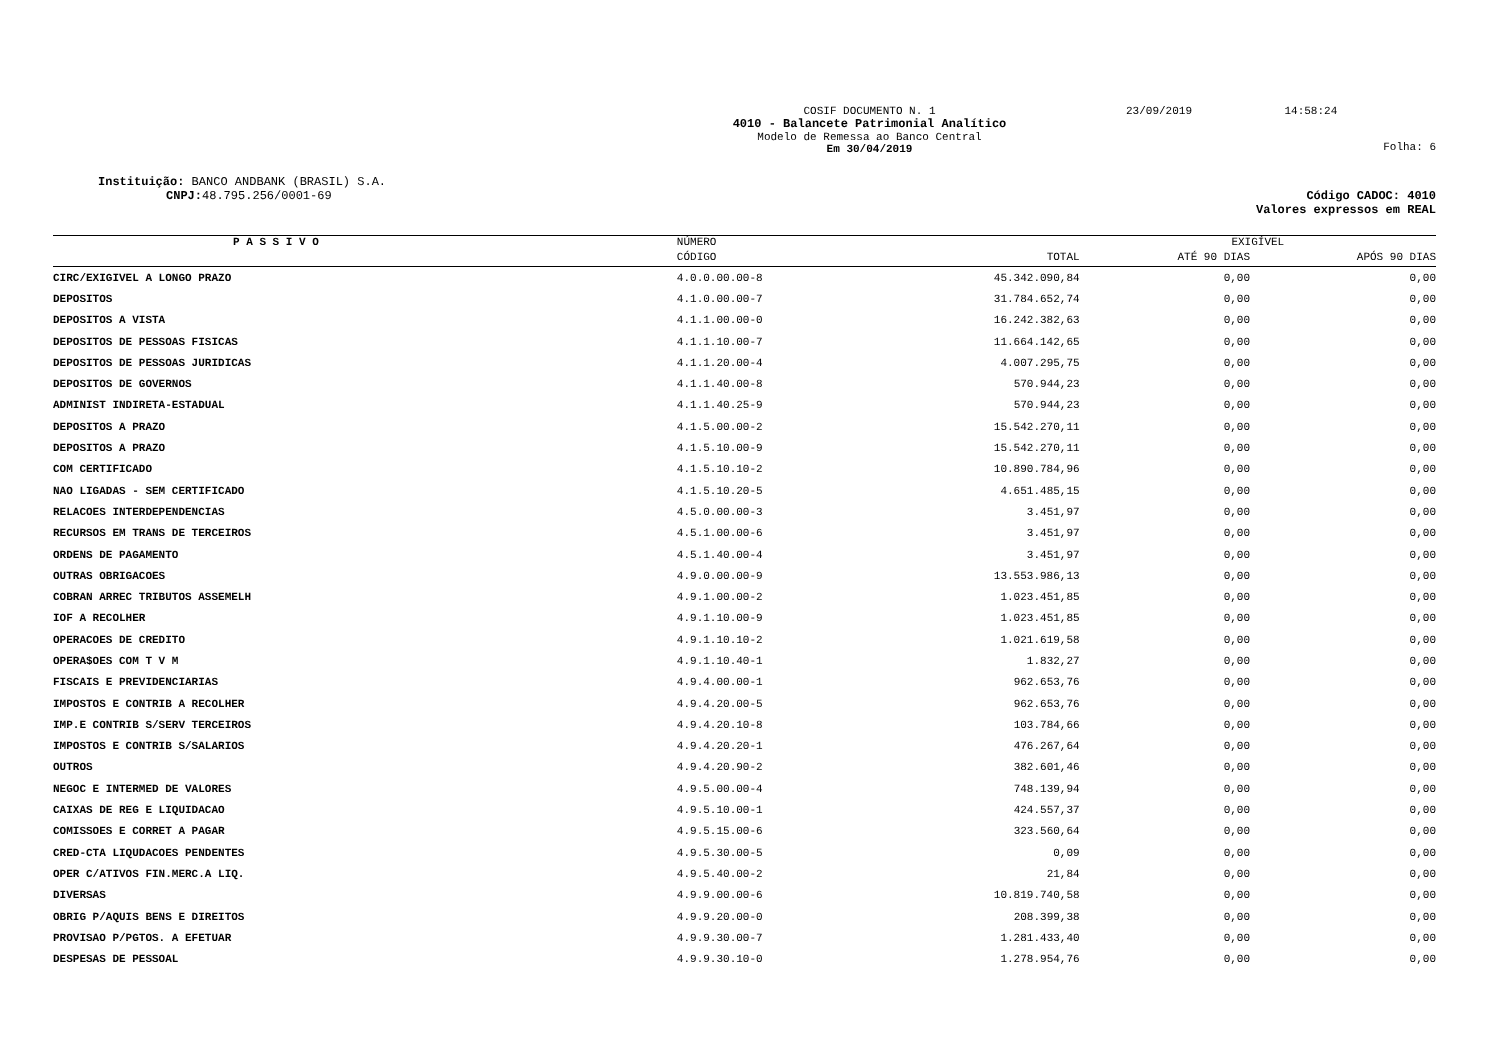COSIF DOCUMENTO N. 1
4010 - Balancete Patrimonial Analítico
Modelo de Remessa ao Banco Central
Em 30/04/2019
23/09/2019 14:58:24
Folha: 6
Instituição: BANCO ANDBANK (BRASIL) S.A.
CNPJ: 48.795.256/0001-69 Código CADOC: 4010
Valores expressos em REAL
| P A S S I V O | NÚMERO | | EXIGÍVEL | |
| --- | --- | --- | --- | --- |
| | CÓDIGO | TOTAL | ATÉ 90 DIAS | APÓS 90 DIAS |
| CIRC/EXIGIVEL A LONGO PRAZO | 4.0.0.00.00-8 | 45.342.090,84 | 0,00 | 0,00 |
| DEPOSITOS | 4.1.0.00.00-7 | 31.784.652,74 | 0,00 | 0,00 |
| DEPOSITOS A VISTA | 4.1.1.00.00-0 | 16.242.382,63 | 0,00 | 0,00 |
| DEPOSITOS DE PESSOAS FISICAS | 4.1.1.10.00-7 | 11.664.142,65 | 0,00 | 0,00 |
| DEPOSITOS DE PESSOAS JURIDICAS | 4.1.1.20.00-4 | 4.007.295,75 | 0,00 | 0,00 |
| DEPOSITOS DE GOVERNOS | 4.1.1.40.00-8 | 570.944,23 | 0,00 | 0,00 |
| ADMINIST INDIRETA-ESTADUAL | 4.1.1.40.25-9 | 570.944,23 | 0,00 | 0,00 |
| DEPOSITOS A PRAZO | 4.1.5.00.00-2 | 15.542.270,11 | 0,00 | 0,00 |
| DEPOSITOS A PRAZO | 4.1.5.10.00-9 | 15.542.270,11 | 0,00 | 0,00 |
| COM CERTIFICADO | 4.1.5.10.10-2 | 10.890.784,96 | 0,00 | 0,00 |
| NAO LIGADAS - SEM CERTIFICADO | 4.1.5.10.20-5 | 4.651.485,15 | 0,00 | 0,00 |
| RELACOES INTERDEPENDENCIAS | 4.5.0.00.00-3 | 3.451,97 | 0,00 | 0,00 |
| RECURSOS EM TRANS DE TERCEIROS | 4.5.1.00.00-6 | 3.451,97 | 0,00 | 0,00 |
| ORDENS DE PAGAMENTO | 4.5.1.40.00-4 | 3.451,97 | 0,00 | 0,00 |
| OUTRAS OBRIGACOES | 4.9.0.00.00-9 | 13.553.986,13 | 0,00 | 0,00 |
| COBRAN ARREC TRIBUTOS ASSEMELH | 4.9.1.00.00-2 | 1.023.451,85 | 0,00 | 0,00 |
| IOF A RECOLHER | 4.9.1.10.00-9 | 1.023.451,85 | 0,00 | 0,00 |
| OPERACOES DE CREDITO | 4.9.1.10.10-2 | 1.021.619,58 | 0,00 | 0,00 |
| OPERA$OES COM T V M | 4.9.1.10.40-1 | 1.832,27 | 0,00 | 0,00 |
| FISCAIS E PREVIDENCIARIAS | 4.9.4.00.00-1 | 962.653,76 | 0,00 | 0,00 |
| IMPOSTOS E CONTRIB A RECOLHER | 4.9.4.20.00-5 | 962.653,76 | 0,00 | 0,00 |
| IMP.E CONTRIB S/SERV TERCEIROS | 4.9.4.20.10-8 | 103.784,66 | 0,00 | 0,00 |
| IMPOSTOS E CONTRIB S/SALARIOS | 4.9.4.20.20-1 | 476.267,64 | 0,00 | 0,00 |
| OUTROS | 4.9.4.20.90-2 | 382.601,46 | 0,00 | 0,00 |
| NEGOC E INTERMED DE VALORES | 4.9.5.00.00-4 | 748.139,94 | 0,00 | 0,00 |
| CAIXAS DE REG E LIQUIDACAO | 4.9.5.10.00-1 | 424.557,37 | 0,00 | 0,00 |
| COMISSOES E CORRET A PAGAR | 4.9.5.15.00-6 | 323.560,64 | 0,00 | 0,00 |
| CRED-CTA LIQUDACOES PENDENTES | 4.9.5.30.00-5 | 0,09 | 0,00 | 0,00 |
| OPER C/ATIVOS FIN.MERC.A LIQ. | 4.9.5.40.00-2 | 21,84 | 0,00 | 0,00 |
| DIVERSAS | 4.9.9.00.00-6 | 10.819.740,58 | 0,00 | 0,00 |
| OBRIG P/AQUIS BENS E DIREITOS | 4.9.9.20.00-0 | 208.399,38 | 0,00 | 0,00 |
| PROVISAO P/PGTOS. A EFETUAR | 4.9.9.30.00-7 | 1.281.433,40 | 0,00 | 0,00 |
| DESPESAS DE PESSOAL | 4.9.9.30.10-0 | 1.278.954,76 | 0,00 | 0,00 |